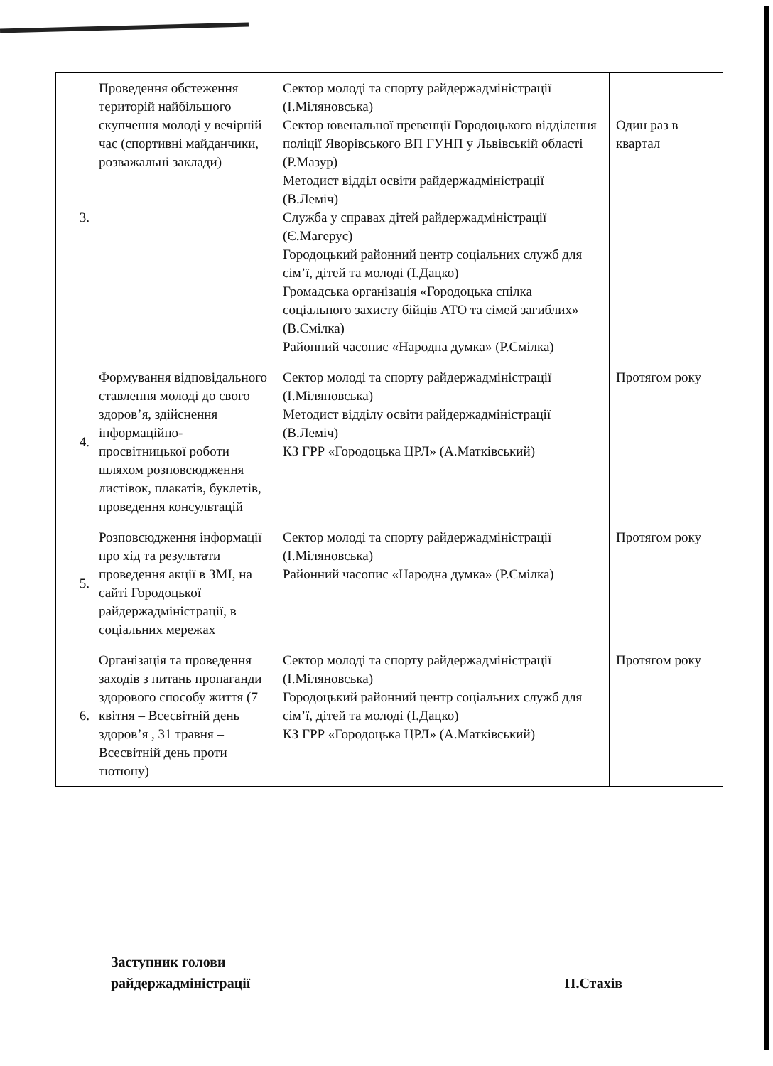| 3. | Проведення обстеження територій найбільшого скупчення молоді у вечірній час (спортивні майданчики, розважальні заклади) | Сектор молоді та спорту райдержадміністрації (І.Міляновська) Сектор ювенальної превенції Городоцького відділення поліції Яворівського ВП ГУНП у Львівській області (Р.Мазур) Методист відділ освіти райдержадміністрації (В.Леміч) Служба у справах дітей райдержадміністрації (Є.Магерус) Городоцький районний центр соціальних служб для сім’ї, дітей та молоді (І.Дацко) Громадська організація «Городоцька спілка соціального захисту бійців АТО та сімей загиблих» (В.Смілка) Районний часопис «Народна думка» (Р.Смілка) | Один раз в квартал |
| 4. | Формування відповідального ставлення молоді до свого здоров’я, здійснення інформаційно-просвітницької роботи шляхом розповсюдження листівок, плакатів, буклетів, проведення консультацій | Сектор молоді та спорту райдержадміністрації (І.Міляновська) Методист відділу освіти райдержадміністрації (В.Леміч) КЗ ГРР «Городоцька ЦРЛ» (А.Матківський) | Протягом року |
| 5. | Розповсюдження інформації про хід та результати проведення акції в ЗМІ, на сайті Городоцької райдержадміністрації, в соціальних мережах | Сектор молоді та спорту райдержадміністрації (І.Міляновська) Районний часопис «Народна думка» (Р.Смілка) | Протягом року |
| 6. | Організація та проведення заходів з питань пропаганди здорового способу життя (7 квітня – Всесвітній день здоров’я , 31 травня – Всесвітній день проти тютюну) | Сектор молоді та спорту райдержадміністрації (І.Міляновська) Городоцький районний центр соціальних служб для сім’ї, дітей та молоді (І.Дацко) КЗ ГРР «Городоцька ЦРЛ» (А.Матківський) | Протягом року |
Заступник голови
райдержадміністрації
П.Стахів